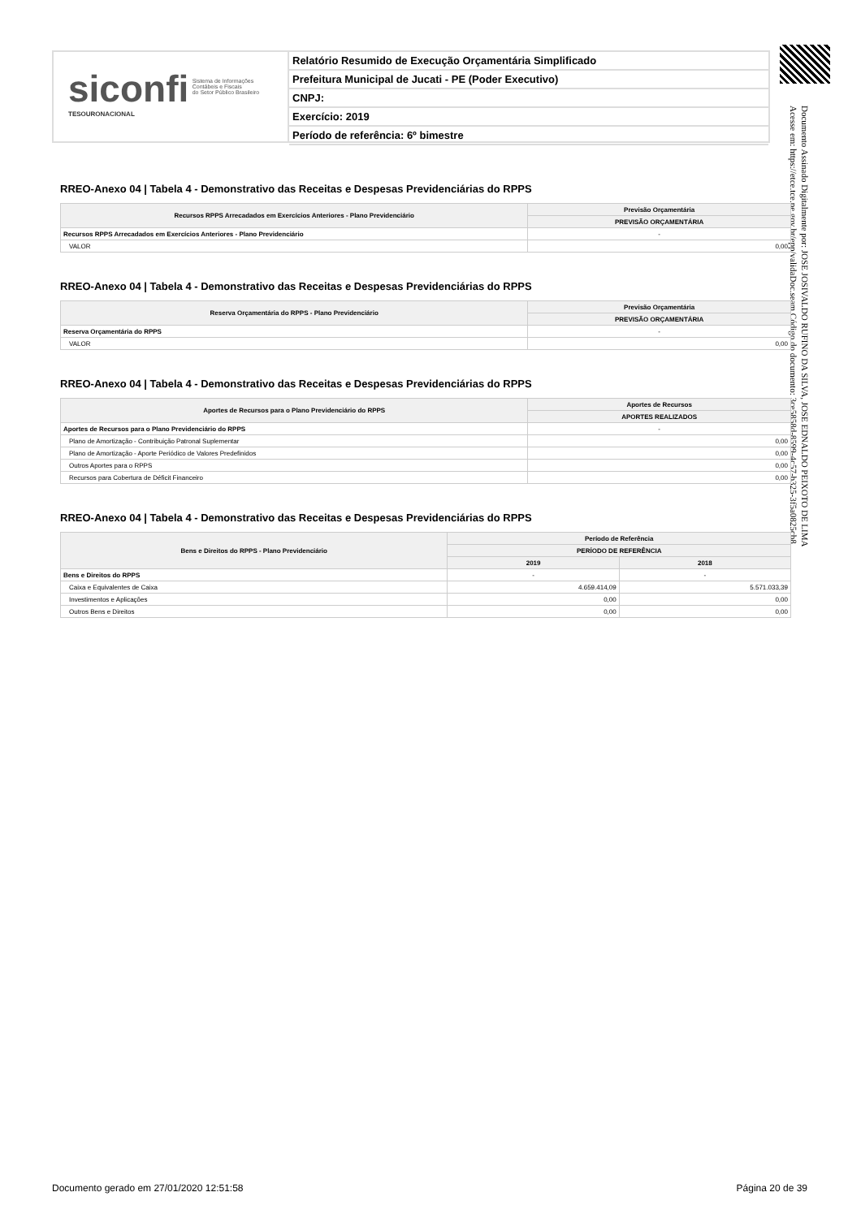siconfi Sistema de Informações
Contábeis e Fiscais
do Setor Público Brasileiro
TESOURONACIONAL
Relatório Resumido de Execução Orçamentária Simplificado
Prefeitura Municipal de Jucati - PE (Poder Executivo)
CNPJ:
Exercício: 2019
Período de referência: 6º bimestre
Documento Assinado Digitalmente por: JOSE JOSIVALDO RUFINO DA SILVA, JOSE EDNALDO PEIXOTO DE LIMA
Acesse em: https://etce.tce.pe.gov.br/epp/validaDoc.seam Código do documento: 3ce5858d-8599-4c57-b325-3f5a0825cb8
RREO-Anexo 04 | Tabela 4 - Demonstrativo das Receitas e Despesas Previdenciárias do RPPS
| Recursos RPPS Arrecadados em Exercícios Anteriores - Plano Previdenciário | Previsão Orçamentária |
| --- | --- |
| | PREVISÃO ORÇAMENTÁRIA |
| Recursos RPPS Arrecadados em Exercícios Anteriores - Plano Previdenciário | - |
| VALOR | 0,00 |
RREO-Anexo 04 | Tabela 4 - Demonstrativo das Receitas e Despesas Previdenciárias do RPPS
| Reserva Orçamentária do RPPS - Plano Previdenciário | Previsão Orçamentária |
| --- | --- |
| | PREVISÃO ORÇAMENTÁRIA |
| Reserva Orçamentária do RPPS | - |
| VALOR | 0,00 |
RREO-Anexo 04 | Tabela 4 - Demonstrativo das Receitas e Despesas Previdenciárias do RPPS
| Aportes de Recursos para o Plano Previdenciário do RPPS | Aportes de Recursos |
| --- | --- |
| | APORTES REALIZADOS |
| Aportes de Recursos para o Plano Previdenciário do RPPS | - |
| Plano de Amortização - Contribuição Patronal Suplementar | 0,00 |
| Plano de Amortização - Aporte Periódico de Valores Predefinidos | 0,00 |
| Outros Aportes para o RPPS | 0,00 |
| Recursos para Cobertura de Déficit Financeiro | 0,00 |
RREO-Anexo 04 | Tabela 4 - Demonstrativo das Receitas e Despesas Previdenciárias do RPPS
| Bens e Direitos do RPPS - Plano Previdenciário | Período de Referência | |
| --- | --- | --- |
| | PERÍODO DE REFERÊNCIA | |
| | 2019 | 2018 |
| Bens e Direitos do RPPS | - | - |
| Caixa e Equivalentes de Caixa | 4.659.414,09 | 5.571.033,39 |
| Investimentos e Aplicações | 0,00 | 0,00 |
| Outros Bens e Direitos | 0,00 | 0,00 |
Documento gerado em 27/01/2020 12:51:58 Página 20 de 39